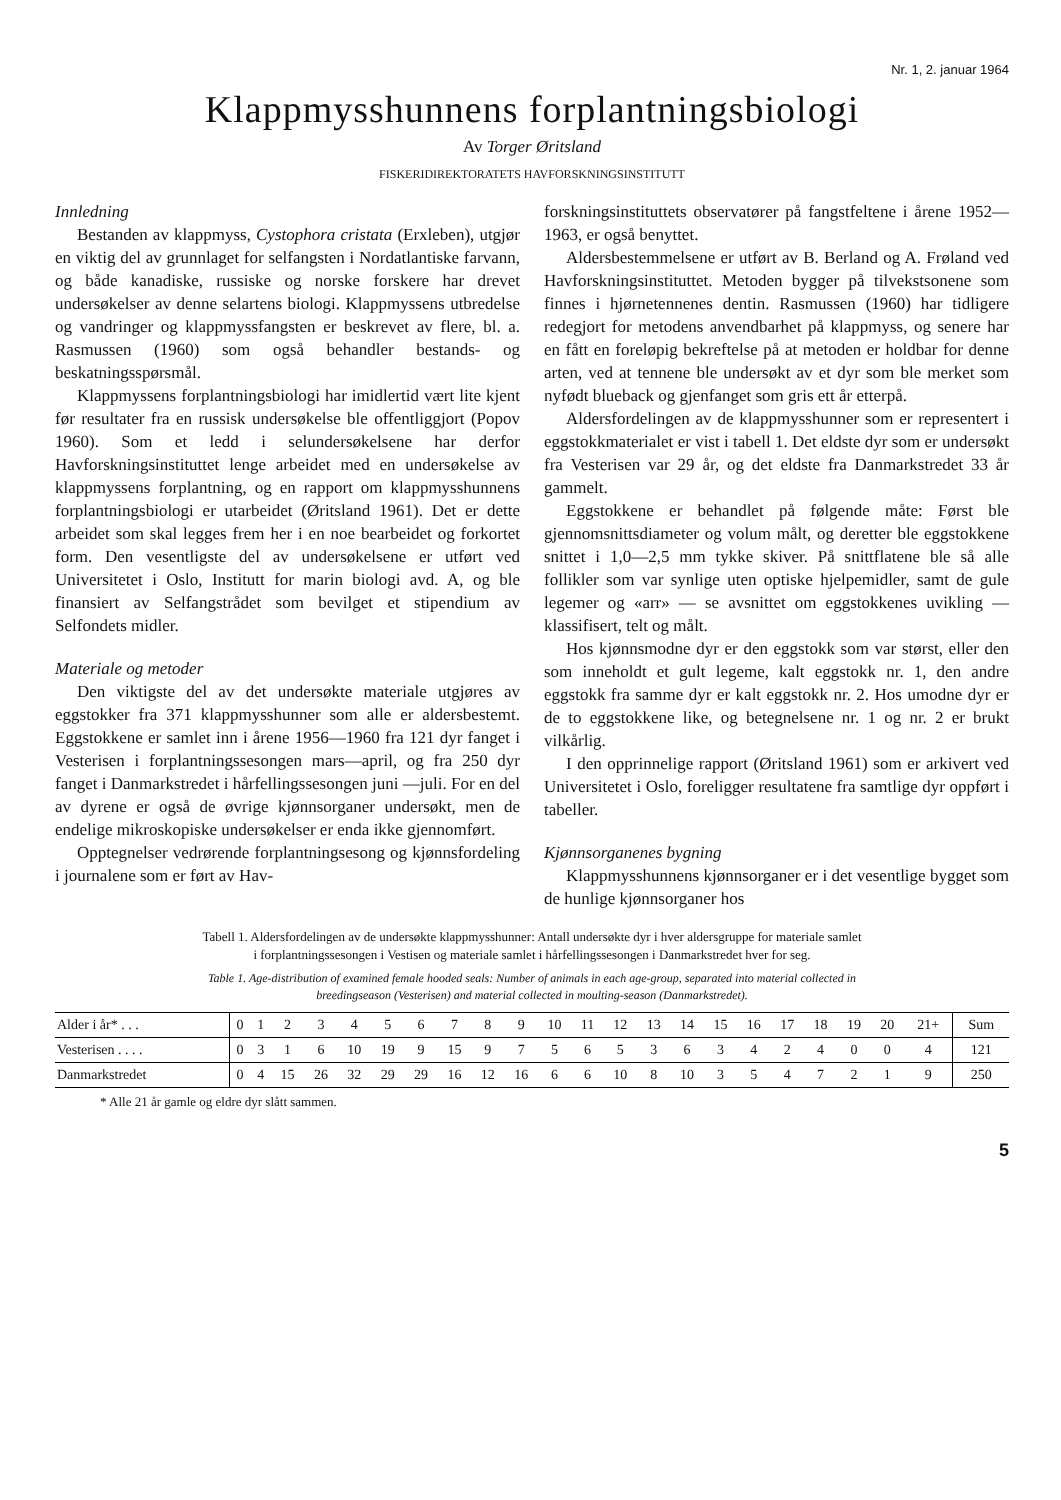Nr. 1, 2. januar 1964
Klappmysshunnens forplantningsbiologi
Av Torger Øritsland
FISKERIDIREKTORATETS HAVFORSKNINGSINSTITUTT
Innledning
Bestanden av klappmyss, Cystophora cristata (Erxleben), utgjør en viktig del av grunnlaget for selfangsten i Nordatlantiske farvann, og både kanadiske, russiske og norske forskere har drevet undersøkelser av denne selartens biologi. Klappmyssens utbredelse og vandringer og klappmyssfangsten er beskrevet av flere, bl. a. Rasmussen (1960) som også behandler bestands- og beskatningsspørsmål.
Klappmyssens forplantningsbiologi har imidlertid vært lite kjent før resultater fra en russisk undersøkelse ble offentliggjort (Popov 1960). Som et ledd i selundersøkelsene har derfor Havforskningsinstituttet lenge arbeidet med en undersøkelse av klappmyssens forplantning, og en rapport om klappmysshunnens forplantningsbiologi er utarbeidet (Øritsland 1961). Det er dette arbeidet som skal legges frem her i en noe bearbeidet og forkortet form. Den vesentligste del av undersøkelsene er utført ved Universitetet i Oslo, Institutt for marin biologi avd. A, og ble finansiert av Selfangstrådet som bevilget et stipendium av Selfondets midler.
Materiale og metoder
Den viktigste del av det undersøkte materiale utgjøres av eggstokker fra 371 klappmysshunner som alle er aldersbestemt. Eggstokkene er samlet inn i årene 1956—1960 fra 121 dyr fanget i Vesterisen i forplantningssesongen mars—april, og fra 250 dyr fanget i Danmarkstredet i hårfellingssesongen juni —juli. For en del av dyrene er også de øvrige kjønnsorganer undersøkt, men de endelige mikroskopiske undersøkelser er enda ikke gjennomført.
Opptegnelser vedrørende forplantningsesong og kjønnsfordeling i journalene som er ført av Hav-
forskningsinstituttets observatører på fangstfeltene i årene 1952—1963, er også benyttet.
Aldersbestemmelsene er utført av B. Berland og A. Frøland ved Havforskningsinstituttet. Metoden bygger på tilvekstsonene som finnes i hjørnetennenes dentin. Rasmussen (1960) har tidligere redegjort for metodens anvendbarhet på klappmyss, og senere har en fått en foreløpig bekreftelse på at metoden er holdbar for denne arten, ved at tennene ble undersøkt av et dyr som ble merket som nyfødt blueback og gjenfanget som gris ett år etterpå.
Aldersfordelingen av de klappmysshunner som er representert i eggstokkmaterialet er vist i tabell 1. Det eldste dyr som er undersøkt fra Vesterisen var 29 år, og det eldste fra Danmarkstredet 33 år gammelt.
Eggstokkene er behandlet på følgende måte: Først ble gjennomsnittsdiameter og volum målt, og deretter ble eggstokkene snittet i 1,0—2,5 mm tykke skiver. På snittflatene ble så alle follikler som var synlige uten optiske hjelpemidler, samt de gule legemer og «arr» — se avsnittet om eggstokkenes uvikling — klassifisert, telt og målt.
Hos kjønnsmodne dyr er den eggstokk som var størst, eller den som inneholdt et gult legeme, kalt eggstokk nr. 1, den andre eggstokk fra samme dyr er kalt eggstokk nr. 2. Hos umodne dyr er de to eggstokkene like, og betegnelsene nr. 1 og nr. 2 er brukt vilkårlig.
I den opprinnelige rapport (Øritsland 1961) som er arkivert ved Universitetet i Oslo, foreligger resultatene fra samtlige dyr oppført i tabeller.
Kjønnsorganenes bygning
Klappmysshunnens kjønnsorganer er i det vesentlige bygget som de hunlige kjønnsorganer hos
Tabell 1. Aldersfordelingen av de undersøkte klappmysshunner: Antall undersøkte dyr i hver aldersgruppe for materiale samlet
i forplantningssesongen i Vestisen og materiale samlet i hårfellingssesongen i Danmarkstredet hver for seg.
Table 1. Age-distribution of examined female hooded seals: Number of animals in each age-group, separated into material collected in
breedingseason (Vesterisen) and material collected in moulting-season (Danmarkstredet).
| Alder i år* . . . | 0 | 1 | 2 | 3 | 4 | 5 | 6 | 7 | 8 | 9 | 10 | 11 | 12 | 13 | 14 | 15 | 16 | 17 | 18 | 19 | 20 | 21+ | Sum |
| --- | --- | --- | --- | --- | --- | --- | --- | --- | --- | --- | --- | --- | --- | --- | --- | --- | --- | --- | --- | --- | --- | --- | --- |
| Vesterisen . . . . | 0 | 3 | 1 | 6 | 10 | 19 | 9 | 15 | 9 | 7 | 5 | 6 | 5 | 3 | 6 | 3 | 4 | 2 | 4 | 0 | 0 | 4 | 121 |
| Danmarkstredet | 0 | 4 | 15 | 26 | 32 | 29 | 29 | 16 | 12 | 16 | 6 | 6 | 10 | 8 | 10 | 3 | 5 | 4 | 7 | 2 | 1 | 9 | 250 |
* Alle 21 år gamle og eldre dyr slått sammen.
5